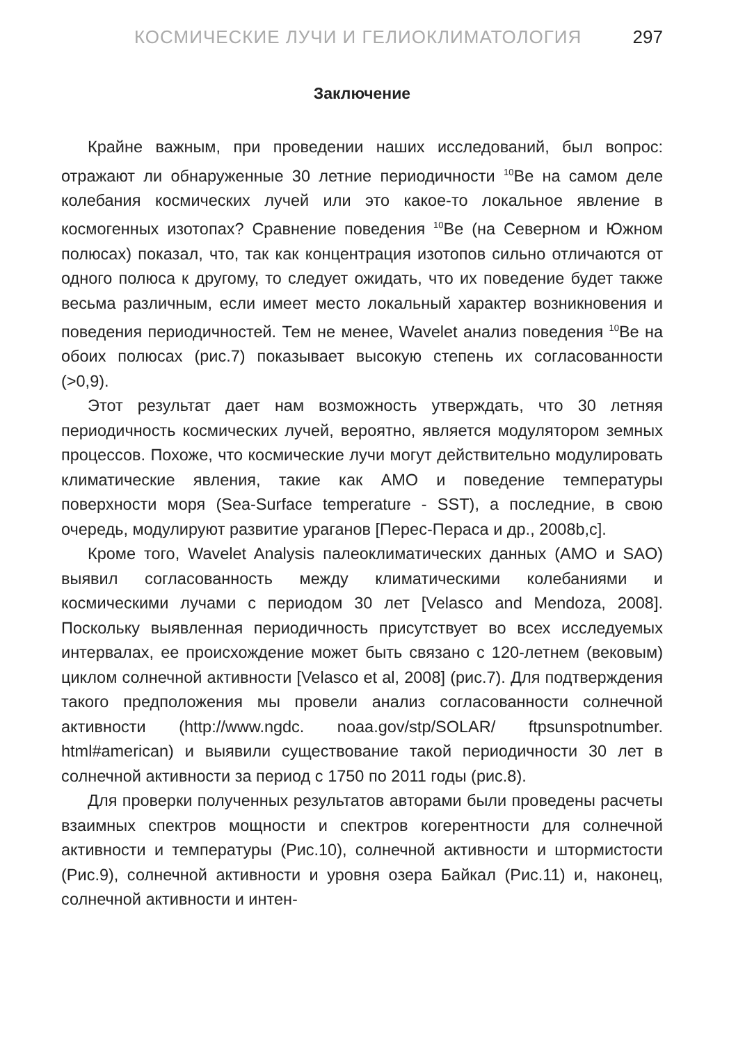КОСМИЧЕСКИЕ ЛУЧИ И ГЕЛИОКЛИМАТОЛОГИЯ 297
Заключение
Крайне важным, при проведении наших исследований, был вопрос: отражают ли обнаруженные 30 летние периодичности <sup>10</sup>Be на самом деле колебания космических лучей или это какое-то локальное явление в космогенных изотопах? Сравнение поведения <sup>10</sup>Be (на Северном и Южном полюсах) показал, что, так как концентрация изотопов сильно отличаются от одного полюса к другому, то следует ожидать, что их поведение будет также весьма различным, если имеет место локальный характер возникновения и поведения периодичностей. Тем не менее, Wavelet анализ поведения <sup>10</sup>Be на обоих полюсах (рис.7) показывает высокую степень их согласованности (>0,9).
Этот результат дает нам возможность утверждать, что 30 летняя периодичность космических лучей, вероятно, является модулятором земных процессов. Похоже, что космические лучи могут действительно модулировать климатические явления, такие как АМО и поведение температуры поверхности моря (Sea-Surface temperature - SST), а последние, в свою очередь, модулируют развитие ураганов [Перес-Пераса и др., 2008b,c].
Кроме того, Wavelet Analysis палеоклиматических данных (AMO и SAO) выявил согласованность между климатическими колебаниями и космическими лучами с периодом 30 лет [Velasco and Mendoza, 2008]. Поскольку выявленная периодичность присутствует во всех исследуемых интервалах, ее происхождение может быть связано с 120-летнем (вековым) циклом солнечной активности [Velasco et al, 2008] (рис.7). Для подтверждения такого предположения мы провели анализ согласованности солнечной активности (http://www.ngdc. noaa.gov/stp/SOLAR/ ftpsunspotnumber. html#american) и выявили существование такой периодичности 30 лет в солнечной активности за период с 1750 по 2011 годы (рис.8).
Для проверки полученных результатов авторами были проведены расчеты взаимных спектров мощности и спектров когерентности для солнечной активности и температуры (Рис.10), солнечной активности и штормистости (Рис.9), солнечной активности и уровня озера Байкал (Рис.11) и, наконец, солнечной активности и интен-